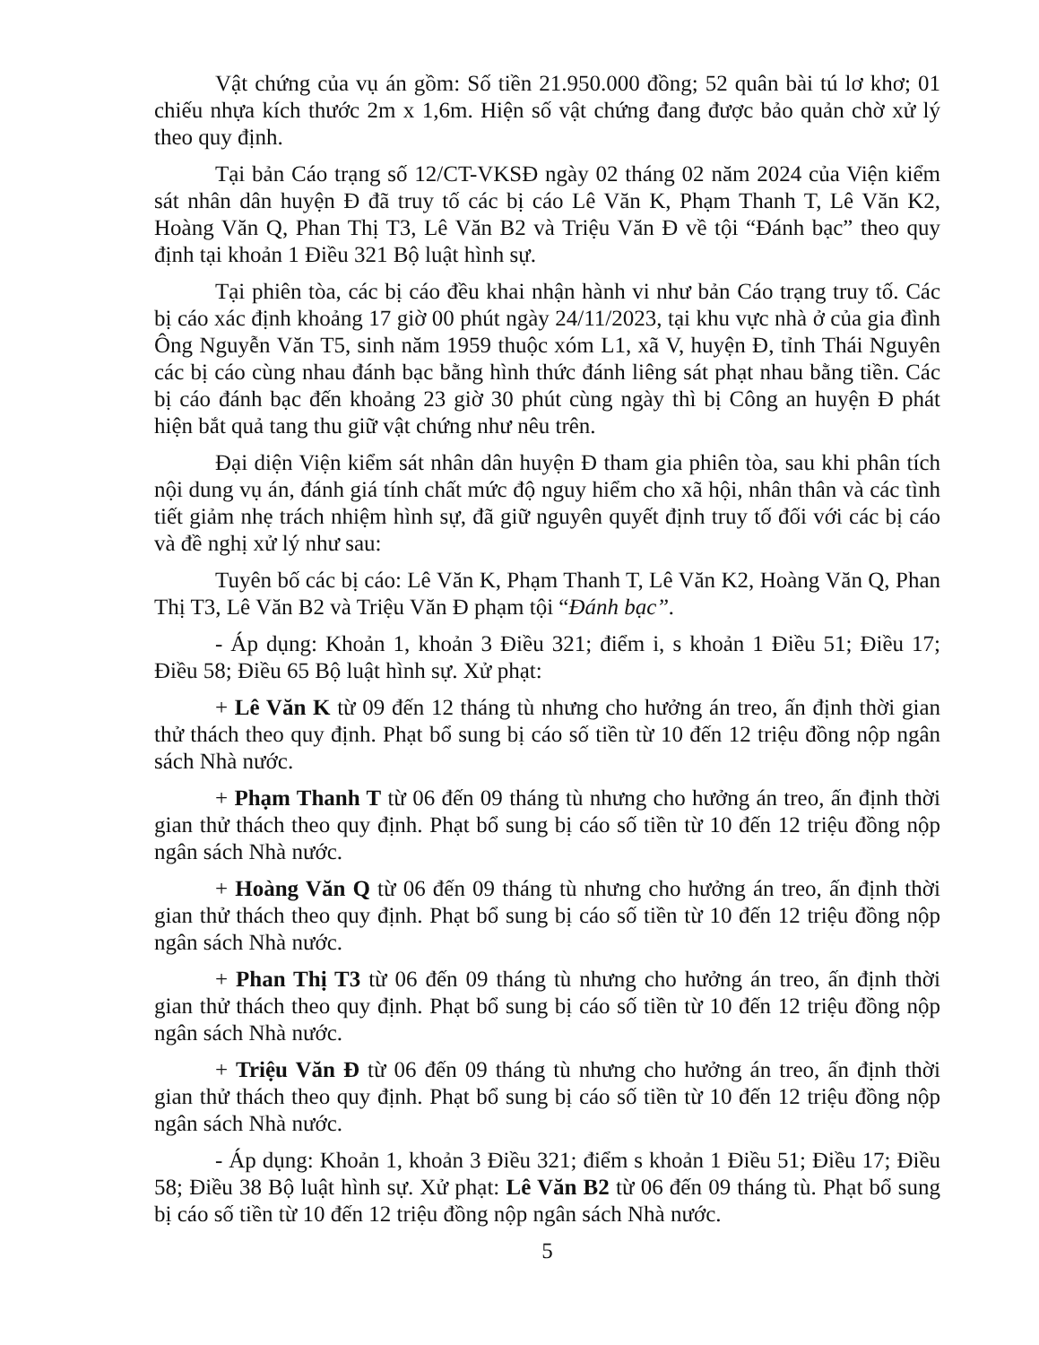Vật chứng của vụ án gồm: Số tiền 21.950.000 đồng; 52 quân bài tú lơ khơ; 01 chiếu nhựa kích thước 2m x 1,6m. Hiện số vật chứng đang được bảo quản chờ xử lý theo quy định.
Tại bản Cáo trạng số 12/CT-VKSĐ ngày 02 tháng 02 năm 2024 của Viện kiểm sát nhân dân huyện Đ đã truy tố các bị cáo Lê Văn K, Phạm Thanh T, Lê Văn K2, Hoàng Văn Q, Phan Thị T3, Lê Văn B2 và Triệu Văn Đ về tội “Đánh bạc” theo quy định tại khoản 1 Điều 321 Bộ luật hình sự.
Tại phiên tòa, các bị cáo đều khai nhận hành vi như bản Cáo trạng truy tố. Các bị cáo xác định khoảng 17 giờ 00 phút ngày 24/11/2023, tại khu vực nhà ở của gia đình Ông Nguyễn Văn T5, sinh năm 1959 thuộc xóm L1, xã V, huyện Đ, tỉnh Thái Nguyên các bị cáo cùng nhau đánh bạc bằng hình thức đánh liêng sát phạt nhau bằng tiền. Các bị cáo đánh bạc đến khoảng 23 giờ 30 phút cùng ngày thì bị Công an huyện Đ phát hiện bắt quả tang thu giữ vật chứng như nêu trên.
Đại diện Viện kiểm sát nhân dân huyện Đ tham gia phiên tòa, sau khi phân tích nội dung vụ án, đánh giá tính chất mức độ nguy hiểm cho xã hội, nhân thân và các tình tiết giảm nhẹ trách nhiệm hình sự, đã giữ nguyên quyết định truy tố đối với các bị cáo và đề nghị xử lý như sau:
Tuyên bố các bị cáo: Lê Văn K, Phạm Thanh T, Lê Văn K2, Hoàng Văn Q, Phan Thị T3, Lê Văn B2 và Triệu Văn Đ phạm tội “Đánh bạc”.
- Áp dụng: Khoản 1, khoản 3 Điều 321; điểm i, s khoản 1 Điều 51; Điều 17; Điều 58; Điều 65 Bộ luật hình sự. Xử phạt:
+ Lê Văn K từ 09 đến 12 tháng tù nhưng cho hưởng án treo, ấn định thời gian thử thách theo quy định. Phạt bổ sung bị cáo số tiền từ 10 đến 12 triệu đồng nộp ngân sách Nhà nước.
+ Phạm Thanh T từ 06 đến 09 tháng tù nhưng cho hưởng án treo, ấn định thời gian thử thách theo quy định. Phạt bổ sung bị cáo số tiền từ 10 đến 12 triệu đồng nộp ngân sách Nhà nước.
+ Hoàng Văn Q từ 06 đến 09 tháng tù nhưng cho hưởng án treo, ấn định thời gian thử thách theo quy định. Phạt bổ sung bị cáo số tiền từ 10 đến 12 triệu đồng nộp ngân sách Nhà nước.
+ Phan Thị T3 từ 06 đến 09 tháng tù nhưng cho hưởng án treo, ấn định thời gian thử thách theo quy định. Phạt bổ sung bị cáo số tiền từ 10 đến 12 triệu đồng nộp ngân sách Nhà nước.
+ Triệu Văn Đ từ 06 đến 09 tháng tù nhưng cho hưởng án treo, ấn định thời gian thử thách theo quy định. Phạt bổ sung bị cáo số tiền từ 10 đến 12 triệu đồng nộp ngân sách Nhà nước.
- Áp dụng: Khoản 1, khoản 3 Điều 321; điểm s khoản 1 Điều 51; Điều 17; Điều 58; Điều 38 Bộ luật hình sự. Xử phạt: Lê Văn B2 từ 06 đến 09 tháng tù. Phạt bổ sung bị cáo số tiền từ 10 đến 12 triệu đồng nộp ngân sách Nhà nước.
5